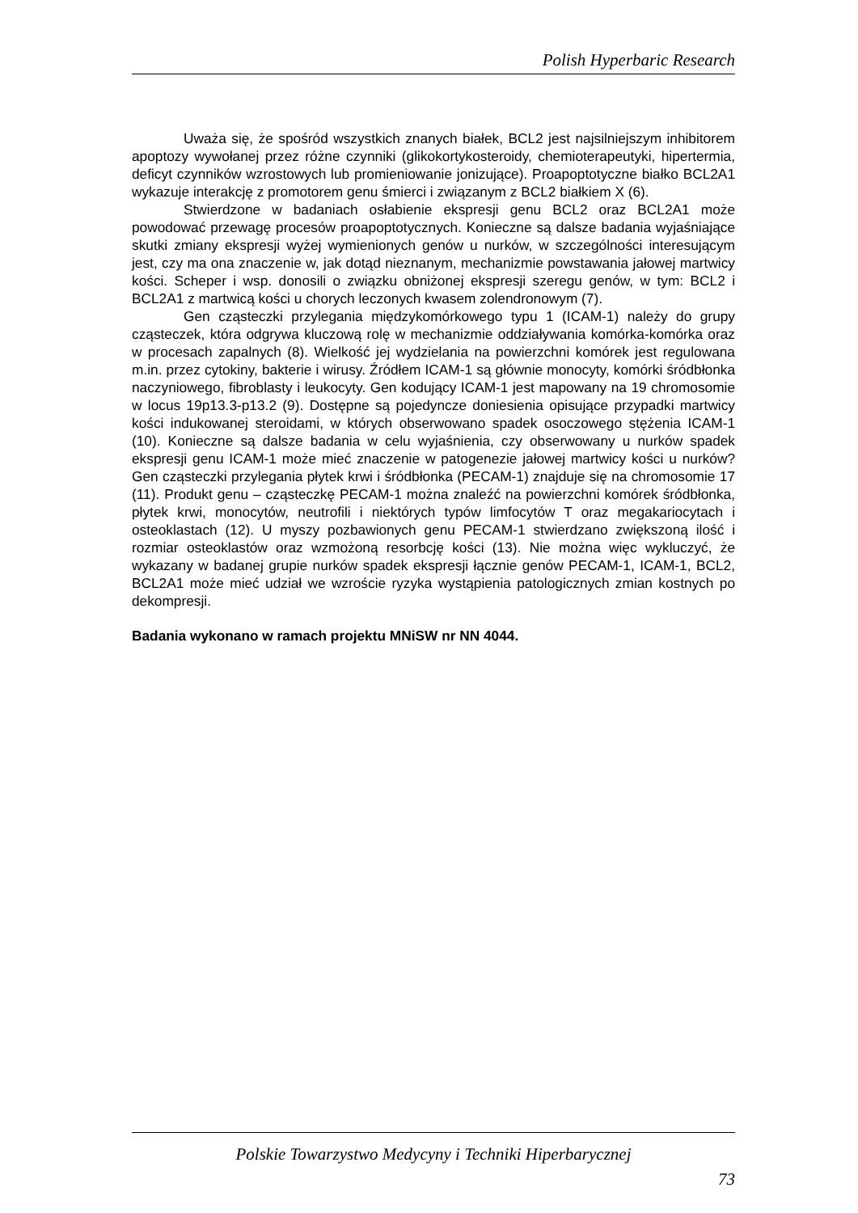Polish Hyperbaric Research
Uważa się, że spośród wszystkich znanych białek, BCL2 jest najsilniejszym inhibitorem apoptozy wywołanej przez różne czynniki (glikokortykosteroidy, chemioterapeutyki, hipertermia, deficyt czynników wzrostowych lub promieniowanie jonizujące). Proapoptotyczne białko BCL2A1 wykazuje interakcję z promotorem genu śmierci i związanym z BCL2 białkiem X (6).
Stwierdzone w badaniach osłabienie ekspresji genu BCL2 oraz BCL2A1 może powodować przewagę procesów proapoptotycznych. Konieczne są dalsze badania wyjaśniające skutki zmiany ekspresji wyżej wymienionych genów u nurków, w szczególności interesującym jest, czy ma ona znaczenie w, jak dotąd nieznanym, mechanizmie powstawania jałowej martwicy kości. Scheper i wsp. donosili o związku obniżonej ekspresji szeregu genów, w tym: BCL2 i BCL2A1 z martwicą kości u chorych leczonych kwasem zolendronowym (7).
Gen cząsteczki przylegania międzykomórkowego typu 1 (ICAM-1) należy do grupy cząsteczek, która odgrywa kluczową rolę w mechanizmie oddziaływania komórka-komórka oraz w procesach zapalnych (8). Wielkość jej wydzielania na powierzchni komórek jest regulowana m.in. przez cytokiny, bakterie i wirusy. Źródłem ICAM-1 są głównie monocyty, komórki śródbłonka naczyniowego, fibroblasty i leukocyty. Gen kodujący ICAM-1 jest mapowany na 19 chromosomie w locus 19p13.3-p13.2 (9). Dostępne są pojedyncze doniesienia opisujące przypadki martwicy kości indukowanej steroidami, w których obserwowano spadek osoczowego stężenia ICAM-1 (10). Konieczne są dalsze badania w celu wyjaśnienia, czy obserwowany u nurków spadek ekspresji genu ICAM-1 może mieć znaczenie w patogenezie jałowej martwicy kości u nurków? Gen cząsteczki przylegania płytek krwi i śródbłonka (PECAM-1) znajduje się na chromosomie 17 (11). Produkt genu – cząsteczkę PECAM-1 można znaleźć na powierzchni komórek śródbłonka, płytek krwi, monocytów, neutrofili i niektórych typów limfocytów T oraz megakariocytach i osteoklastach (12). U myszy pozbawionych genu PECAM-1 stwierdzano zwiększoną ilość i rozmiar osteoklastów oraz wzmożoną resorbcję kości (13). Nie można więc wykluczyć, że wykazany w badanej grupie nurków spadek ekspresji łącznie genów PECAM-1, ICAM-1, BCL2, BCL2A1 może mieć udział we wzroście ryzyka wystąpienia patologicznych zmian kostnych po dekompresji.
Badania wykonano w ramach projektu MNiSW nr NN 4044.
Polskie Towarzystwo Medycyny i Techniki Hiperbarycznej
73